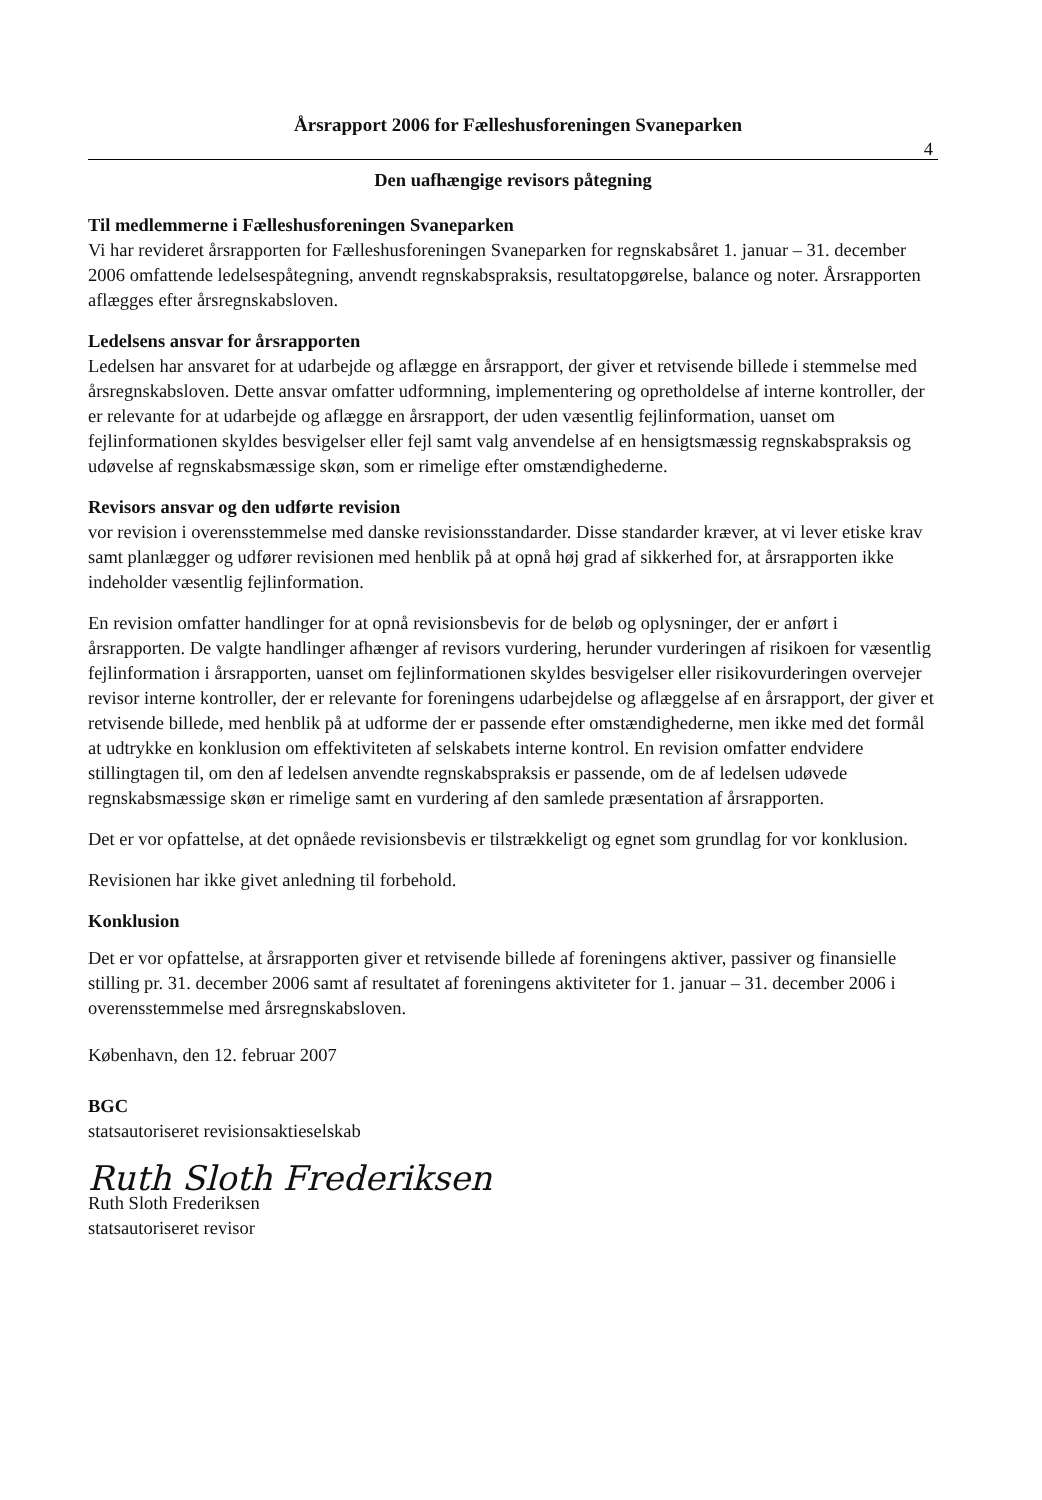Årsrapport 2006 for Fælleshusforeningen Svaneparken
4
Den uafhængige revisors påtegning
Til medlemmerne i Fælleshusforeningen Svaneparken
Vi har revideret årsrapporten for Fælleshusforeningen Svaneparken for regnskabsåret 1. januar – 31. december 2006 omfattende ledelsespåtegning, anvendt regnskabspraksis, resultatopgørelse, balance og noter. Årsrapporten aflægges efter årsregnskabsloven.
Ledelsens ansvar for årsrapporten
Ledelsen har ansvaret for at udarbejde og aflægge en årsrapport, der giver et retvisende billede i stemmelse med årsregnskabsloven. Dette ansvar omfatter udformning, implementering og opretholdelse af interne kontroller, der er relevante for at udarbejde og aflægge en årsrapport, der uden væsentlig fejlinformation, uanset om fejlinformationen skyldes besvigelser eller fejl samt valg anvendelse af en hensigtsmæssig regnskabspraksis og udøvelse af regnskabsmæssige skøn, som er rimelige efter omstændighederne.
Revisors ansvar og den udførte revision
vor revision i overensstemmelse med danske revisionsstandarder. Disse standarder kræver, at vi lever etiske krav samt planlægger og udfører revisionen med henblik på at opnå høj grad af sikkerhed for, at årsrapporten ikke indeholder væsentlig fejlinformation.
En revision omfatter handlinger for at opnå revisionsbevis for de beløb og oplysninger, der er anført i årsrapporten. De valgte handlinger afhænger af revisors vurdering, herunder vurderingen af risikoen for væsentlig fejlinformation i årsrapporten, uanset om fejlinformationen skyldes besvigelser eller risikovurderingen overvejer revisor interne kontroller, der er relevante for foreningens udarbejdelse og aflæggelse af en årsrapport, der giver et retvisende billede, med henblik på at udforme der er passende efter omstændighederne, men ikke med det formål at udtrykke en konklusion om effektiviteten af selskabets interne kontrol. En revision omfatter endvidere stillingtagen til, om den af ledelsen anvendte regnskabspraksis er passende, om de af ledelsen udøvede regnskabsmæssige skøn er rimelige samt en vurdering af den samlede præsentation af årsrapporten.
Det er vor opfattelse, at det opnåede revisionsbevis er tilstrækkeligt og egnet som grundlag for vor konklusion.
Revisionen har ikke givet anledning til forbehold.
Konklusion
Det er vor opfattelse, at årsrapporten giver et retvisende billede af foreningens aktiver, passiver og finansielle stilling pr. 31. december 2006 samt af resultatet af foreningens aktiviteter for 1. januar – 31. december 2006 i overensstemmelse med årsregnskabsloven.
København, den 12. februar 2007
BGC
statsautoriseret revisionsaktieselskab
Ruth Sloth Frederiksen
Ruth Sloth Frederiksen
statsautoriseret revisor